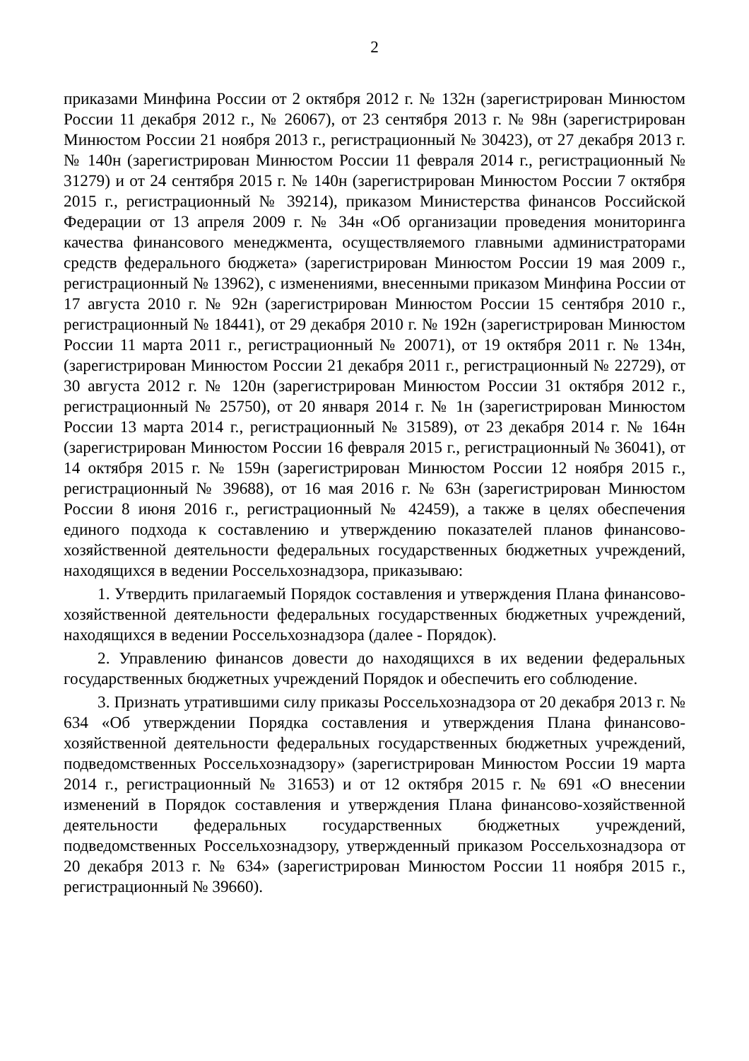2
приказами Минфина России от 2 октября 2012 г. № 132н (зарегистрирован Минюстом России 11 декабря 2012 г., № 26067), от 23 сентября 2013 г. № 98н (зарегистрирован Минюстом России 21 ноября 2013 г., регистрационный № 30423), от 27 декабря 2013 г. № 140н (зарегистрирован Минюстом России 11 февраля 2014 г., регистрационный № 31279) и от 24 сентября 2015 г. № 140н (зарегистрирован Минюстом России 7 октября 2015 г., регистрационный № 39214), приказом Министерства финансов Российской Федерации от 13 апреля 2009 г. № 34н «Об организации проведения мониторинга качества финансового менеджмента, осуществляемого главными администраторами средств федерального бюджета» (зарегистрирован Минюстом России 19 мая 2009 г., регистрационный № 13962), с изменениями, внесенными приказом Минфина России от 17 августа 2010 г. № 92н (зарегистрирован Минюстом России 15 сентября 2010 г., регистрационный № 18441), от 29 декабря 2010 г. № 192н (зарегистрирован Минюстом России 11 марта 2011 г., регистрационный № 20071), от 19 октября 2011 г. № 134н, (зарегистрирован Минюстом России 21 декабря 2011 г., регистрационный № 22729), от 30 августа 2012 г. № 120н (зарегистрирован Минюстом России 31 октября 2012 г., регистрационный № 25750), от 20 января 2014 г. № 1н (зарегистрирован Минюстом России 13 марта 2014 г., регистрационный № 31589), от 23 декабря 2014 г. № 164н (зарегистрирован Минюстом России 16 февраля 2015 г., регистрационный № 36041), от 14 октября 2015 г. № 159н (зарегистрирован Минюстом России 12 ноября 2015 г., регистрационный № 39688), от 16 мая 2016 г. № 63н (зарегистрирован Минюстом России 8 июня 2016 г., регистрационный № 42459), а также в целях обеспечения единого подхода к составлению и утверждению показателей планов финансово-хозяйственной деятельности федеральных государственных бюджетных учреждений, находящихся в ведении Россельхознадзора, приказываю:
1. Утвердить прилагаемый Порядок составления и утверждения Плана финансово-хозяйственной деятельности федеральных государственных бюджетных учреждений, находящихся в ведении Россельхознадзора (далее - Порядок).
2. Управлению финансов довести до находящихся в их ведении федеральных государственных бюджетных учреждений Порядок и обеспечить его соблюдение.
3. Признать утратившими силу приказы Россельхознадзора от 20 декабря 2013 г. № 634 «Об утверждении Порядка составления и утверждения Плана финансово-хозяйственной деятельности федеральных государственных бюджетных учреждений, подведомственных Россельхознадзору» (зарегистрирован Минюстом России 19 марта 2014 г., регистрационный № 31653) и от 12 октября 2015 г. № 691 «О внесении изменений в Порядок составления и утверждения Плана финансово-хозяйственной деятельности федеральных государственных бюджетных учреждений, подведомственных Россельхознадзору, утвержденный приказом Россельхознадзора от 20 декабря 2013 г. № 634» (зарегистрирован Минюстом России 11 ноября 2015 г., регистрационный № 39660).